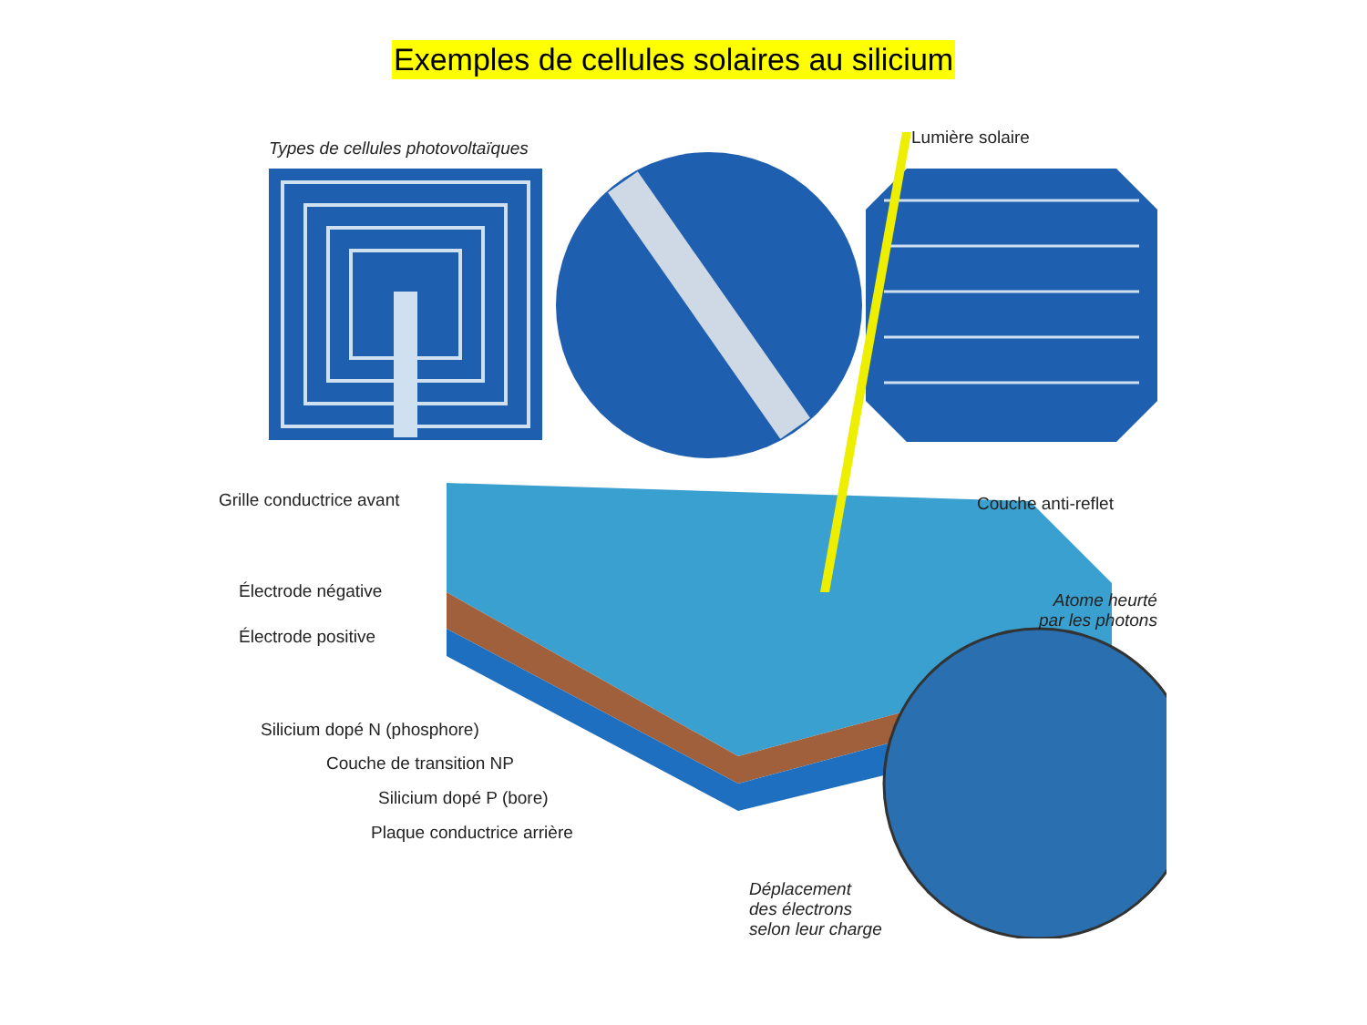Exemples de cellules solaires au silicium
Types de cellules photovoltaïques
Lumière solaire
Grille conductrice avant Couche anti-reflet
Électrode négative
Électrode positive
Atome heurté
par les photons
Silicium dopé N (phosphore)
Couche de transition NP
Silicium dopé P (bore)
Plaque conductrice arrière
Déplacement
des électrons
selon leur charge